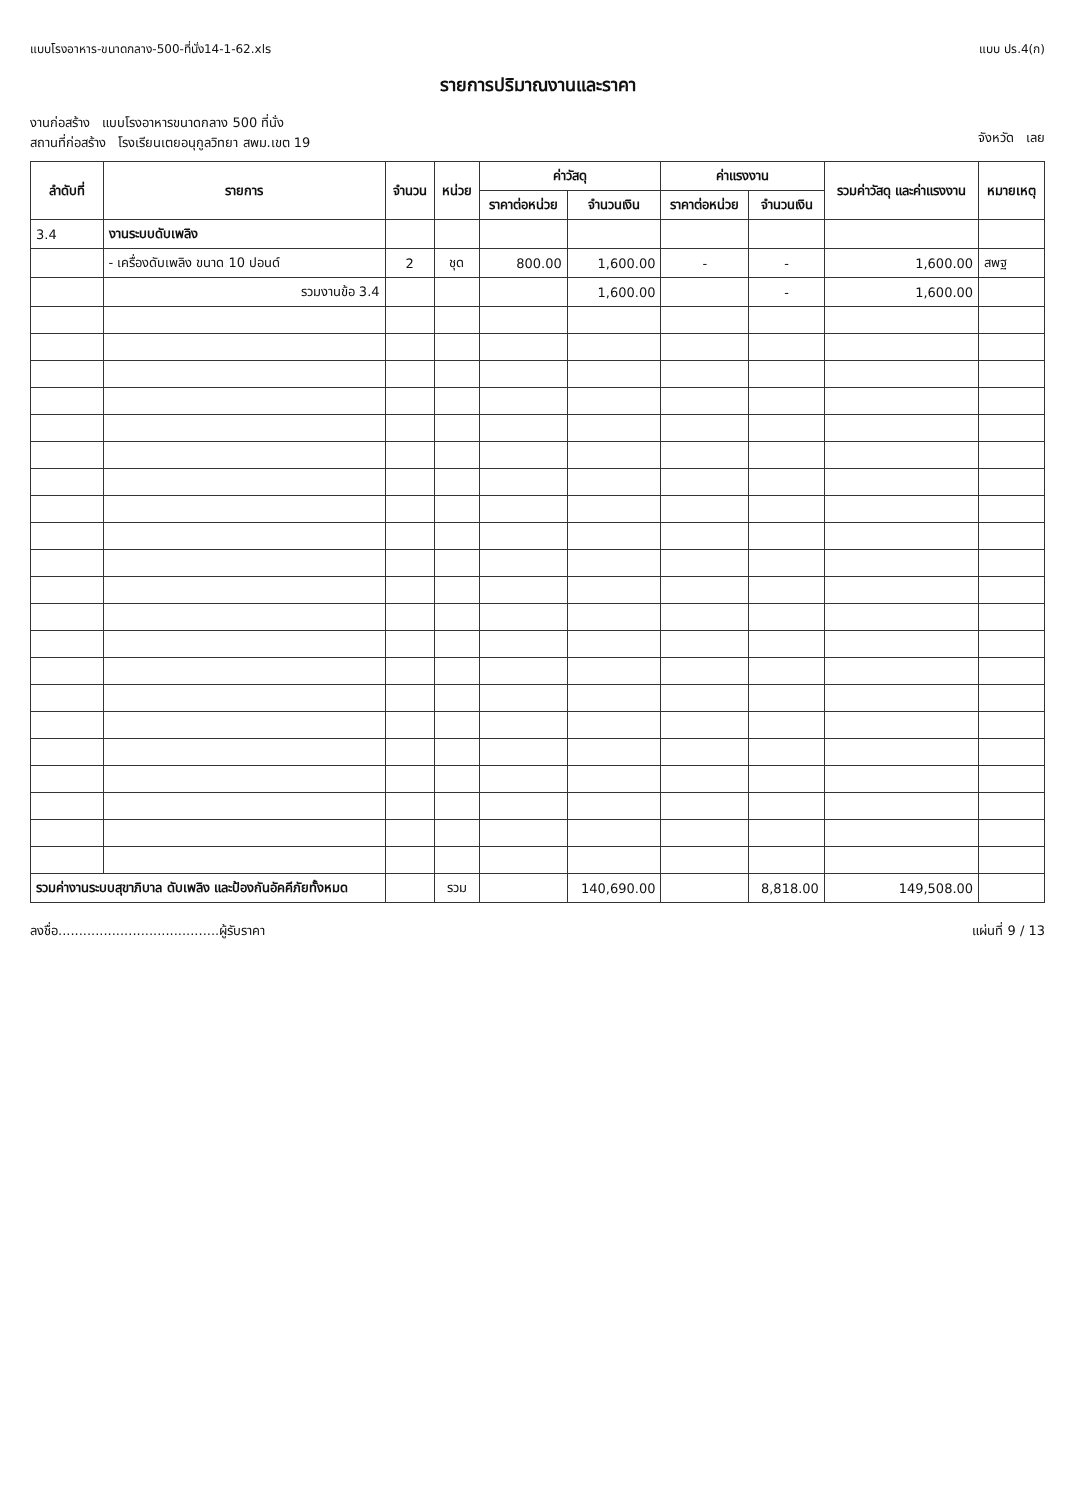แบบโรงอาหาร-ขนาดกลาง-500-ที่นั่ง14-1-62.xls แบบ ปร.4(ก)
รายการปริมาณงานและราคา
งานก่อสร้าง แบบโรงอาหารขนาดกลาง 500 ที่นั่ง
สถานที่ก่อสร้าง โรงเรียนเตยอนุกูลวิทยา สพม.เขต 19
จังหวัด เลย
| ลำดับที่ | รายการ | จำนวน | หน่วย | ค่าวัสดุ | | ค่าแรงงาน | | รวมค่าวัสดุ และค่าแรงงาน | หมายเหตุ |
| --- | --- | --- | --- | --- | --- | --- | --- | --- | --- |
| | | | | ราคาต่อหน่วย | จำนวนเงิน | ราคาต่อหน่วย | จำนวนเงิน | | |
| 3.4 | งานระบบดับเพลิง | | | | | | | | |
| | - เครื่องดับเพลิง ขนาด 10 ปอนด์ | 2 | ชุด | 800.00 | 1,600.00 | - | - | 1,600.00 | สพฐ |
| | รวมงานข้อ 3.4 | | | | 1,600.00 | | - | 1,600.00 | |
| รวมค่างานระบบสุขาภิบาล ดับเพลิง และป้องกันอัคคีภัยทั้งหมด | | | รวม | | 140,690.00 | | 8,818.00 | 149,508.00 | |
ลงชื่อ.......................................ผู้รับราคา แผ่นที่ 9 / 13